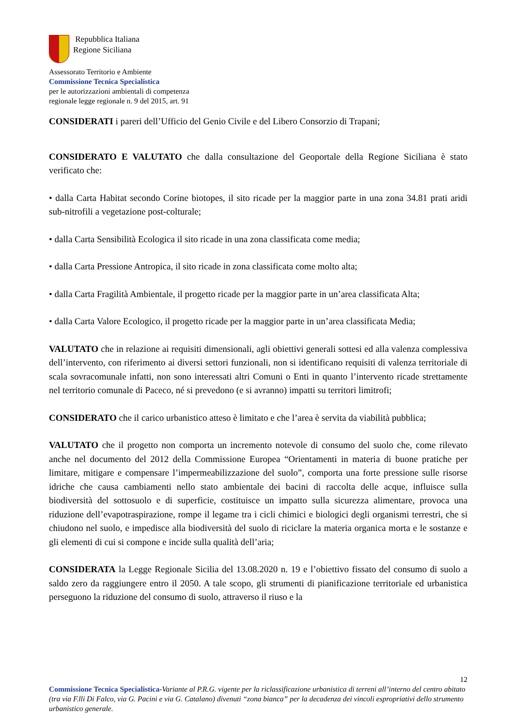Repubblica Italiana
Regione Siciliana
Assessorato Territorio e Ambiente
Commissione Tecnica Specialistica
per le autorizzazioni ambientali di competenza
regionale legge regionale n. 9 del 2015, art. 91
CONSIDERATI i pareri dell’Ufficio del Genio Civile e del Libero Consorzio di Trapani;
CONSIDERATO E VALUTATO che dalla consultazione del Geoportale della Regione Siciliana è stato verificato che:
• dalla Carta Habitat secondo Corine biotopes, il sito ricade per la maggior parte in una zona 34.81 prati aridi sub-nitrofili a vegetazione post-colturale;
• dalla Carta Sensibilità Ecologica il sito ricade in una zona classificata come media;
• dalla Carta Pressione Antropica, il sito ricade in zona classificata come molto alta;
• dalla Carta Fragilità Ambientale, il progetto ricade per la maggior parte in un’area classificata Alta;
• dalla Carta Valore Ecologico, il progetto ricade per la maggior parte in un’area classificata Media;
VALUTATO che in relazione ai requisiti dimensionali, agli obiettivi generali sottesi ed alla valenza complessiva dell’intervento, con riferimento ai diversi settori funzionali, non si identificano requisiti di valenza territoriale di scala sovracomunale infatti, non sono interessati altri Comuni o Enti in quanto l’intervento ricade strettamente nel territorio comunale di Paceco, né si prevedono (e si avranno) impatti su territori limitrofi;
CONSIDERATO che il carico urbanistico atteso è limitato e che l’area è servita da viabilità pubblica;
VALUTATO che il progetto non comporta un incremento notevole di consumo del suolo che, come rilevato anche nel documento del 2012 della Commissione Europea “Orientamenti in materia di buone pratiche per limitare, mitigare e compensare l’impermeabilizzazione del suolo”, comporta una forte pressione sulle risorse idriche che causa cambiamenti nello stato ambientale dei bacini di raccolta delle acque, influisce sulla biodiversità del sottosuolo e di superficie, costituisce un impatto sulla sicurezza alimentare, provoca una riduzione dell’evapotraspirazione, rompe il legame tra i cicli chimici e biologici degli organismi terrestri, che si chiudono nel suolo, e impedisce alla biodiversità del suolo di riciclare la materia organica morta e le sostanze e gli elementi di cui si compone e incide sulla qualità dell’aria;
CONSIDERATA la Legge Regionale Sicilia del 13.08.2020 n. 19 e l’obiettivo fissato del consumo di suolo a saldo zero da raggiungere entro il 2050. A tale scopo, gli strumenti di pianificazione territoriale ed urbanistica perseguono la riduzione del consumo di suolo, attraverso il riuso e la
12
Commissione Tecnica Specialistica-Variante al P.R.G. vigente per la riclassificazione urbanistica di terreni all’interno del centro abitato (tra via F.lli Di Falco, via G. Pacini e via G. Catalano) divenuti “zona bianca” per la decadenza dei vincoli espropriativi dello strumento urbanistico generale.